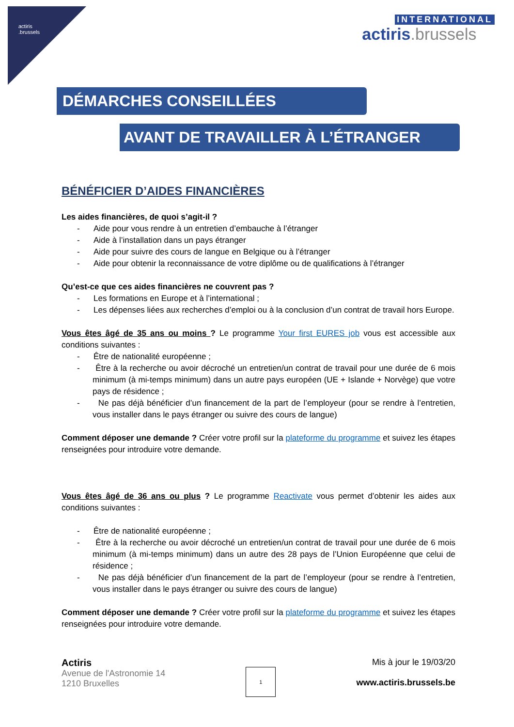actiris
.brussels
INTERNATIONAL
actiris.brussels
DÉMARCHES CONSEILLÉES
AVANT DE TRAVAILLER À L’ÉTRANGER
BÉNÉFICIER D’AIDES FINANCIÈRES
Les aides financières, de quoi s’agit-il ?
- Aide pour vous rendre à un entretien d’embauche à l’étranger
- Aide à l’installation dans un pays étranger
- Aide pour suivre des cours de langue en Belgique ou à l’étranger
- Aide pour obtenir la reconnaissance de votre diplôme ou de qualifications à l’étranger
Qu’est-ce que ces aides financières ne couvrent pas ?
- Les formations en Europe et à l’international ;
- Les dépenses liées aux recherches d’emploi ou à la conclusion d’un contrat de travail hors Europe.
Vous êtes âgé de 35 ans ou moins ? Le programme Your first EURES job vous est accessible aux conditions suivantes :
- Être de nationalité européenne ;
- Être à la recherche ou avoir décroché un entretien/un contrat de travail pour une durée de 6 mois minimum (à mi-temps minimum) dans un autre pays européen (UE + Islande + Norvège) que votre pays de résidence ;
- Ne pas déjà bénéficier d’un financement de la part de l’employeur (pour se rendre à l’entretien, vous installer dans le pays étranger ou suivre des cours de langue)
Comment déposer une demande ? Créer votre profil sur la plateforme du programme et suivez les étapes renseignées pour introduire votre demande.
Vous êtes âgé de 36 ans ou plus ? Le programme Reactivate vous permet d’obtenir les aides aux conditions suivantes :
- Être de nationalité européenne ;
- Être à la recherche ou avoir décroché un entretien/un contrat de travail pour une durée de 6 mois minimum (à mi-temps minimum) dans un autre des 28 pays de l’Union Européenne que celui de résidence ;
- Ne pas déjà bénéficier d’un financement de la part de l’employeur (pour se rendre à l’entretien, vous installer dans le pays étranger ou suivre des cours de langue)
Comment déposer une demande ? Créer votre profil sur la plateforme du programme et suivez les étapes renseignées pour introduire votre demande.
Actiris
Avenue de l'Astronomie 14
1210 Bruxelles
1
Mis à jour le 19/03/20
www.actiris.brussels.be